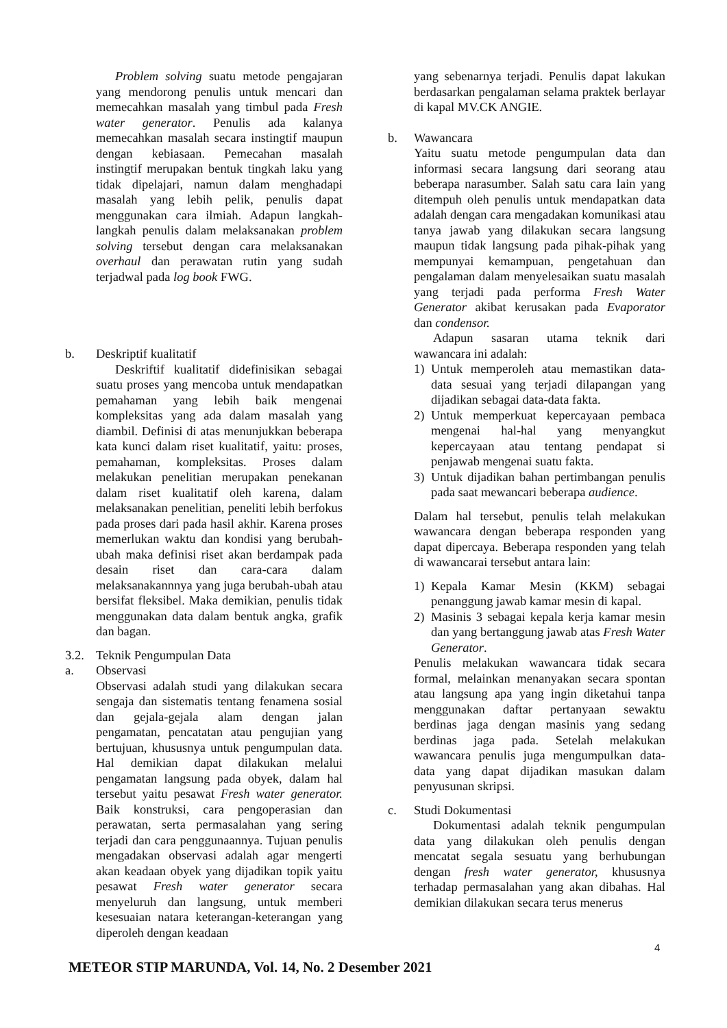Problem solving suatu metode pengajaran yang mendorong penulis untuk mencari dan memecahkan masalah yang timbul pada Fresh water generator. Penulis ada kalanya memecahkan masalah secara instingtif maupun dengan kebiasaan. Pemecahan masalah instingtif merupakan bentuk tingkah laku yang tidak dipelajari, namun dalam menghadapi masalah yang lebih pelik, penulis dapat menggunakan cara ilmiah. Adapun langkah-langkah penulis dalam melaksanakan problem solving tersebut dengan cara melaksanakan overhaul dan perawatan rutin yang sudah terjadwal pada log book FWG.
b. Deskriptif kualitatif
Deskriftif kualitatif didefinisikan sebagai suatu proses yang mencoba untuk mendapatkan pemahaman yang lebih baik mengenai kompleksitas yang ada dalam masalah yang diambil. Definisi di atas menunjukkan beberapa kata kunci dalam riset kualitatif, yaitu: proses, pemahaman, kompleksitas. Proses dalam melakukan penelitian merupakan penekanan dalam riset kualitatif oleh karena, dalam melaksanakan penelitian, peneliti lebih berfokus pada proses dari pada hasil akhir. Karena proses memerlukan waktu dan kondisi yang berubah-ubah maka definisi riset akan berdampak pada desain riset dan cara-cara dalam melaksanakannnya yang juga berubah-ubah atau bersifat fleksibel. Maka demikian, penulis tidak menggunakan data dalam bentuk angka, grafik dan bagan.
3.2. Teknik Pengumpulan Data
a. Observasi
Observasi adalah studi yang dilakukan secara sengaja dan sistematis tentang fenamena sosial dan gejala-gejala alam dengan jalan pengamatan, pencatatan atau pengujian yang bertujuan, khususnya untuk pengumpulan data. Hal demikian dapat dilakukan melalui pengamatan langsung pada obyek, dalam hal tersebut yaitu pesawat Fresh water generator. Baik konstruksi, cara pengoperasian dan perawatan, serta permasalahan yang sering terjadi dan cara penggunaannya. Tujuan penulis mengadakan observasi adalah agar mengerti akan keadaan obyek yang dijadikan topik yaitu pesawat Fresh water generator secara menyeluruh dan langsung, untuk memberi kesesuaian natara keterangan-keterangan yang diperoleh dengan keadaan
yang sebenarnya terjadi. Penulis dapat lakukan berdasarkan pengalaman selama praktek berlayar di kapal MV.CK ANGIE.
b. Wawancara
Yaitu suatu metode pengumpulan data dan informasi secara langsung dari seorang atau beberapa narasumber. Salah satu cara lain yang ditempuh oleh penulis untuk mendapatkan data adalah dengan cara mengadakan komunikasi atau tanya jawab yang dilakukan secara langsung maupun tidak langsung pada pihak-pihak yang mempunyai kemampuan, pengetahuan dan pengalaman dalam menyelesaikan suatu masalah yang terjadi pada performa Fresh Water Generator akibat kerusakan pada Evaporator dan condensor.
Adapun sasaran utama teknik dari wawancara ini adalah:
1) Untuk memperoleh atau memastikan data-data sesuai yang terjadi dilapangan yang dijadikan sebagai data-data fakta.
2) Untuk memperkuat kepercayaan pembaca mengenai hal-hal yang menyangkut kepercayaan atau tentang pendapat si penjawab mengenai suatu fakta.
3) Untuk dijadikan bahan pertimbangan penulis pada saat mewancari beberapa audience.
Dalam hal tersebut, penulis telah melakukan wawancara dengan beberapa responden yang dapat dipercaya. Beberapa responden yang telah di wawancarai tersebut antara lain:
1) Kepala Kamar Mesin (KKM) sebagai penanggung jawab kamar mesin di kapal.
2) Masinis 3 sebagai kepala kerja kamar mesin dan yang bertanggung jawab atas Fresh Water Generator.
Penulis melakukan wawancara tidak secara formal, melainkan menanyakan secara spontan atau langsung apa yang ingin diketahui tanpa menggunakan daftar pertanyaan sewaktu berdinas jaga dengan masinis yang sedang berdinas jaga pada. Setelah melakukan wawancara penulis juga mengumpulkan data-data yang dapat dijadikan masukan dalam penyusunan skripsi.
c. Studi Dokumentasi
Dokumentasi adalah teknik pengumpulan data yang dilakukan oleh penulis dengan mencatat segala sesuatu yang berhubungan dengan fresh water generator, khususnya terhadap permasalahan yang akan dibahas. Hal demikian dilakukan secara terus menerus
4
METEOR STIP MARUNDA, Vol. 14, No. 2 Desember 2021